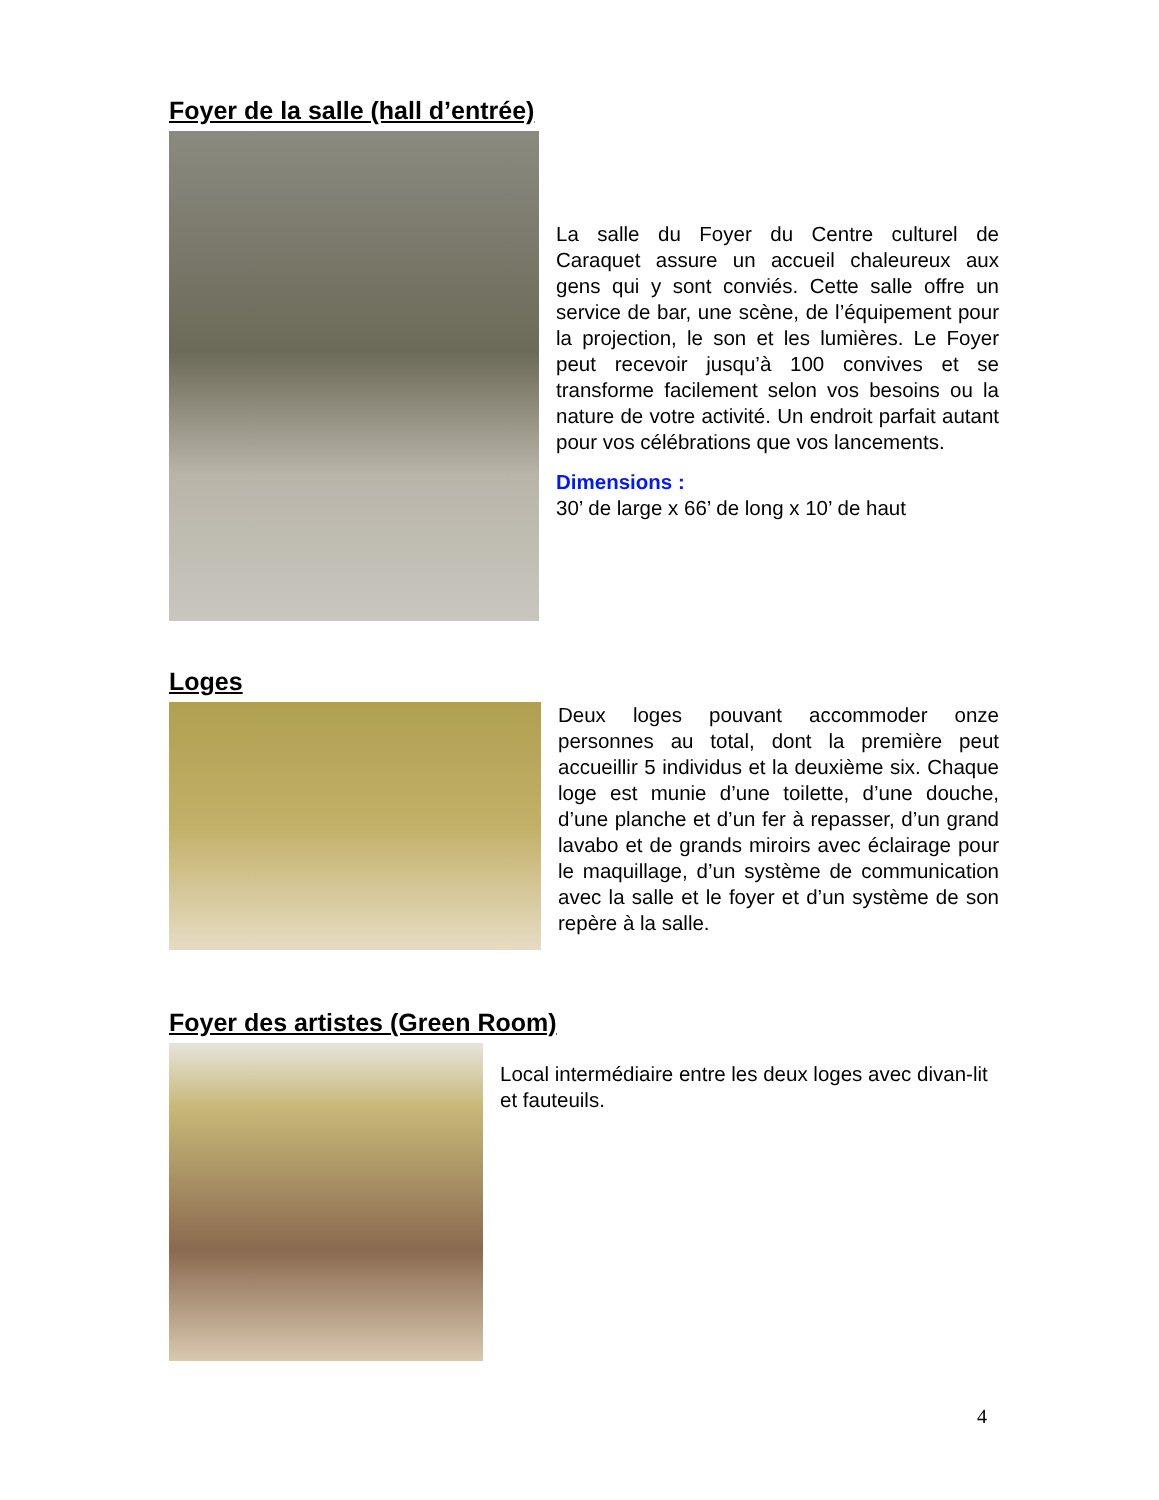Foyer de la salle (hall d’entrée)
La salle du Foyer du Centre culturel de Caraquet assure un accueil chaleureux aux gens qui y sont conviés. Cette salle offre un service de bar, une scène, de l’équipement pour la projection, le son et les lumières. Le Foyer peut recevoir jusqu’à 100 convives et se transforme facilement selon vos besoins ou la nature de votre activité. Un endroit parfait autant pour vos célébrations que vos lancements.
Dimensions :
30’ de large x 66’ de long x 10’ de haut
Loges
Deux loges pouvant accommoder onze personnes au total, dont la première peut accueillir 5 individus et la deuxième six. Chaque loge est munie d’une toilette, d’une douche, d’une planche et d’un fer à repasser, d’un grand lavabo et de grands miroirs avec éclairage pour le maquillage, d’un système de communication avec la salle et le foyer et d’un système de son repère à la salle.
Foyer des artistes (Green Room)
Local intermédiaire entre les deux loges avec divan-lit et fauteuils.
4